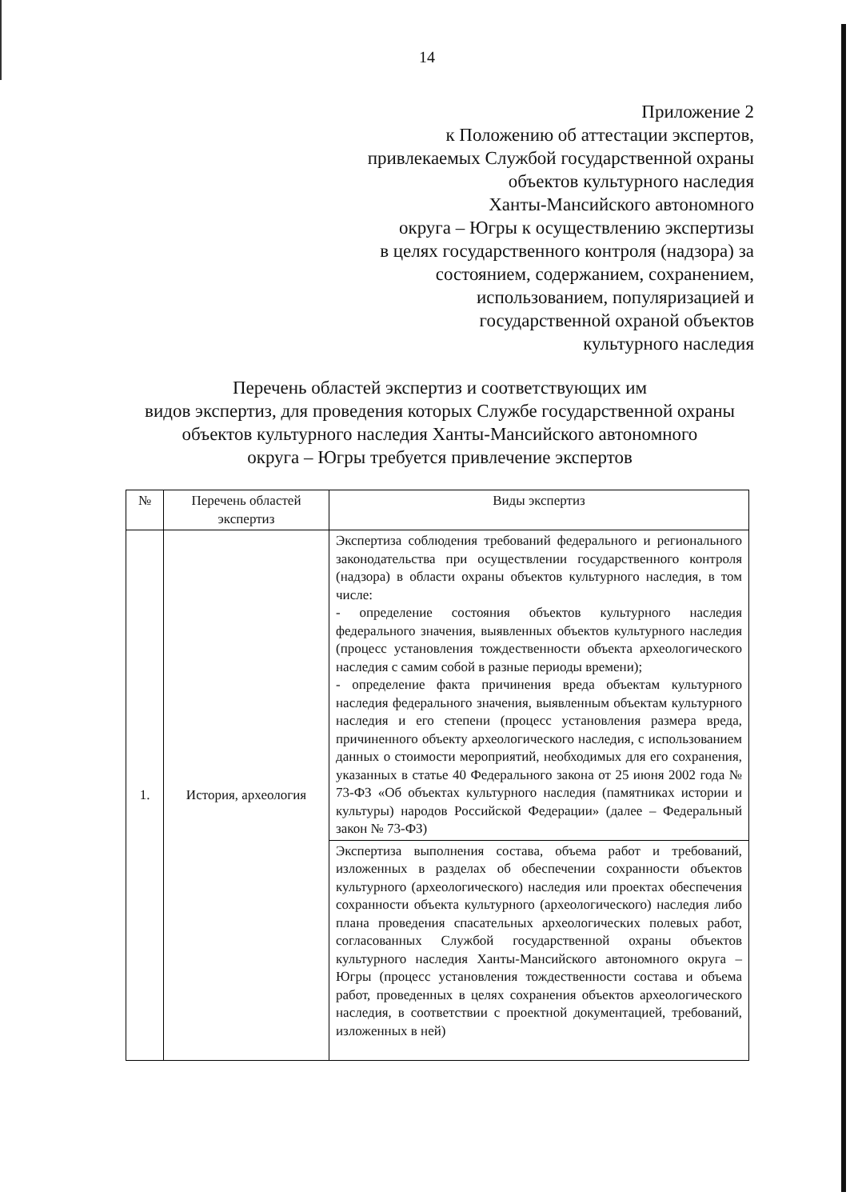14
Приложение 2
к Положению об аттестации экспертов,
привлекаемых Службой государственной охраны
объектов культурного наследия
Ханты-Мансийского автономного
округа – Югры к осуществлению экспертизы
в целях государственного контроля (надзора) за
состоянием, содержанием, сохранением,
использованием, популяризацией и
государственной охраной объектов
культурного наследия
Перечень областей экспертиз и соответствующих им
видов экспертиз, для проведения которых Службе государственной охраны
объектов культурного наследия Ханты-Мансийского автономного
округа – Югры требуется привлечение экспертов
| № | Перечень областей экспертиз | Виды экспертиз |
| --- | --- | --- |
| 1. | История, археология | Экспертиза соблюдения требований федерального и регионального законодательства при осуществлении государственного контроля (надзора) в области охраны объектов культурного наследия, в том числе: - определение состояния объектов культурного наследия федерального значения, выявленных объектов культурного наследия (процесс установления тождественности объекта археологического наследия с самим собой в разные периоды времени); - определение факта причинения вреда объектам культурного наследия федерального значения, выявленным объектам культурного наследия и его степени (процесс установления размера вреда, причиненного объекту археологического наследия, с использованием данных о стоимости мероприятий, необходимых для его сохранения, указанных в статье 40 Федерального закона от 25 июня 2002 года № 73-ФЗ «Об объектах культурного наследия (памятниках истории и культуры) народов Российской Федерации» (далее – Федеральный закон № 73-ФЗ) |
| | | Экспертиза выполнения состава, объема работ и требований, изложенных в разделах об обеспечении сохранности объектов культурного (археологического) наследия или проектах обеспечения сохранности объекта культурного (археологического) наследия либо плана проведения спасательных археологических полевых работ, согласованных Службой государственной охраны объектов культурного наследия Ханты-Мансийского автономного округа – Югры (процесс установления тождественности состава и объема работ, проведенных в целях сохранения объектов археологического наследия, в соответствии с проектной документацией, требований, изложенных в ней) |